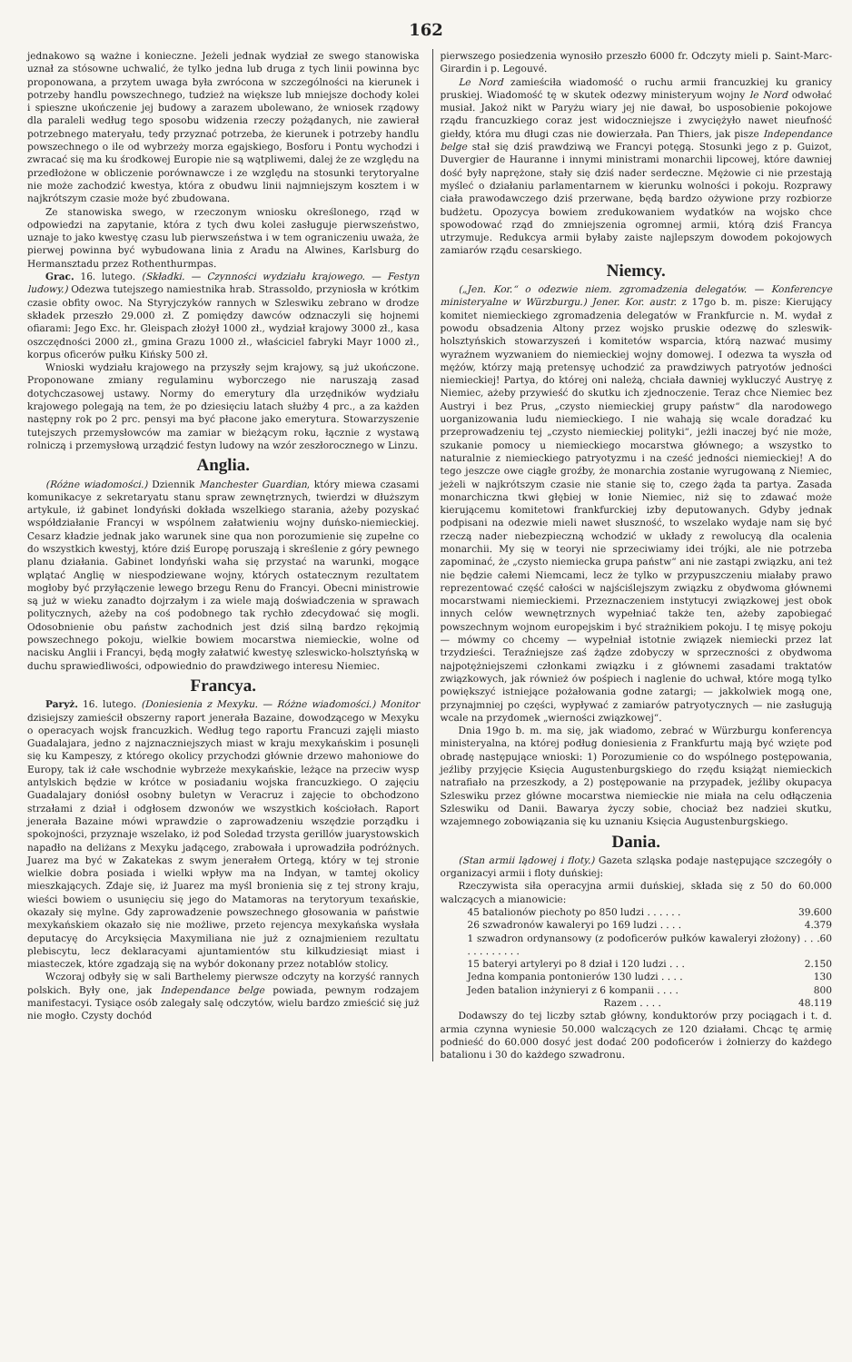162
jednakowo są ważne i konieczne. Jeżeli jednak wydział ze swego stanowiska uznał za stósowne uchwalić, że tylko jedna lub druga z tych linii powinna byc proponowana, a przytem uwaga była zwrócona w szczególności na kierunek i potrzeby handlu powszechnego, tudzież na większe lub mniejsze dochody kolei i spieszne ukończenie jej budowy a zarazem ubolewano, że wniosek rządowy dla paraleli według tego sposobu widzenia rzeczy pożądanych, nie zawierał potrzebnego materyału, tedy przyznać potrzeba, że kierunek i potrzeby handlu powszechnego o ile od wybrzeży morza egajskiego, Bosforu i Pontu wychodzi i zwracać się ma ku środkowej Europie nie są wątpliwemi, dalej że ze względu na przedłożone w obliczenie porównawcze i ze względu na stosunki terytoryalne nie może zachodzić kwestya, która z obudwu linii najmniejszym kosztem i w najkrótszym czasie może być zbudowana.
Ze stanowiska swego, w rzeczonym wniosku określonego, rząd w odpowiedzi na zapytanie, która z tych dwu kolei zasługuje pierwszeństwo, uznaje to jako kwestyę czasu lub pierwszeństwa i w tem ograniczeniu uważa, że pierwej powinna być wybudowana linia z Aradu na Alwines, Karlsburg do Hermansztadu przez Rothenthurmpas.
Grac. 16. lutego. (Składki. — Czynności wydziału krajowego. — Festyn ludowy.) Odezwa tutejszego namiestnika hrab. Strassoldo, przyniosła w krótkim czasie obfity owoc. Na Styryjczyków rannych w Szleswiku zebrano w drodze składek przeszło 29.000 zł. Z pomiędzy dawców odznaczyli się hojnemi ofiarami: Jego Exc. hr. Gleispach złożył 1000 zł., wydział krajowy 3000 zł., kasa oszczędności 2000 zł., gmina Grazu 1000 zł., właściciel fabryki Mayr 1000 zł., korpus oficerów pułku Kińsky 500 zł.
Wnioski wydziału krajowego na przyszły sejm krajowy, są już ukończone. Proponowane zmiany regulaminu wyborczego nie naruszają zasad dotychczasowej ustawy. Normy do emerytury dla urzędników wydziału krajowego polegają na tem, że po dziesięciu latach służby 4 prc., a za każden następny rok po 2 prc. pensyi ma być płacone jako emerytura. Stowarzyszenie tutejszych przemysłowców ma zamiar w bieżącym roku, łącznie z wystawą rolniczą i przemysłową urządzić festyn ludowy na wzór zeszłorocznego w Linzu.
Anglia.
(Różne wiadomości.) Dziennik Manchester Guardian, który miewa czasami komunikacye z sekretaryatu stanu spraw zewnętrznych, twierdzi w dłuższym artykule, iż gabinet londyński dokłada wszelkiego starania, ażeby pozyskać współdziałanie Francyi w wspólnem załatwieniu wojny duńsko-niemieckiej. Cesarz kładzie jednak jako warunek sine qua non porozumienie się zupełne co do wszystkich kwestyj, które dziś Europę poruszają i skreślenie z góry pewnego planu działania. Gabinet londyński waha się przystać na warunki, mogące wplątać Anglię w niespodziewane wojny, których ostatecznym rezultatem mogłoby być przyłączenie lewego brzegu Renu do Francyi. Obecni ministrowie są już w wieku zanadto dojrzałym i za wiele mają doświadczenia w sprawach politycznych, ażeby na coś podobnego tak rychło zdecydować się mogli. Odosobnienie obu państw zachodnich jest dziś silną bardzo rękojmią powszechnego pokoju, wielkie bowiem mocarstwa niemieckie, wolne od nacisku Anglii i Francyi, będą mogły załatwić kwestyę szleswicko-holsztyńską w duchu sprawiedliwości, odpowiednio do prawdziwego interesu Niemiec.
Francya.
Paryż. 16. lutego. (Doniesienia z Mexyku. — Różne wiadomości.) Monitor dzisiejszy zamieścił obszerny raport jenerała Bazaine, dowodzącego w Mexyku o operacyach wojsk francuzkich. Według tego raportu Francuzi zajęli miasto Guadalajara, jedno z najznaczniejszych miast w kraju mexykańskim i posunęli się ku Kampeszy, z którego okolicy przychodzi głównie drzewo mahoniowe do Europy, tak iż całe wschodnie wybrzeże mexykańskie, leżące na przeciw wysp antylskich będzie w krótce w posiadaniu wojska francuzkiego. O zajęciu Guadalajary doniósł osobny buletyn w Veracruz i zajęcie to obchodzono strzałami z dział i odgłosem dzwonów we wszystkich kościołach. Raport jenerała Bazaine mówi wprawdzie o zaprowadzeniu wszędzie porządku i spokojności, przyznaje wszelako, iż pod Soledad trzysta gerillów juarystowskich napadło na deliżans z Mexyku jadącego, zrabowała i uprowadziła podróżnych. Juarez ma być w Zakatekas z swym jenerałem Ortegą, który w tej stronie wielkie dobra posiada i wielki wpływ ma na Indyan, w tamtej okolicy mieszkających. Zdaje się, iż Juarez ma myśl bronienia się z tej strony kraju, wieści bowiem o usunięciu się jego do Matamoras na terytoryum texańskie, okazały się mylne. Gdy zaprowadzenie powszechnego głosowania w państwie mexykańskiem okazało się nie możliwe, przeto rejencya mexykańska wysłała deputacyę do Arcyksięcia Maxymiliana nie już z oznajmieniem rezultatu plebiscytu, lecz deklaracyami ajuntamientów stu kilkudziesiąt miast i miasteczek, które zgadzają się na wybór dokonany przez notablów stolicy.
Wczoraj odbyły się w sali Barthelemy pierwsze odczyty na korzyść rannych polskich. Były one, jak Independance belge powiada, pewnym rodzajem manifestacyi. Tysiące osób zalegały salę odczytów, wielu bardzo zmieścić się już nie mogło. Czysty dochód
pierwszego posiedzenia wynosiło przeszło 6000 fr. Odczyty mieli p. Saint-Marc-Girardin i p. Legouvé.
Le Nord zamieściła wiadomość o ruchu armii francuzkiej ku granicy pruskiej. Wiadomość tę w skutek odezwy ministeryum wojny le Nord odwołać musiał. Jakoż nikt w Paryżu wiary jej nie dawał, bo usposobienie pokojowe rządu francuzkiego coraz jest widoczniejsze i zwyciężyło nawet nieufność giełdy, która mu długi czas nie dowierzała. Pan Thiers, jak pisze Independance belge stał się dziś prawdziwą we Francyi potęgą. Stosunki jego z p. Guizot, Duvergier de Hauranne i innymi ministrami monarchii lipcowej, które dawniej dość były naprężone, stały się dziś nader serdeczne. Mężowie ci nie przestają myśleć o działaniu parlamentarnem w kierunku wolności i pokoju. Rozprawy ciała prawodawczego dziś przerwane, będą bardzo ożywione przy rozbiorze budżetu. Opozycya bowiem zredukowaniem wydatków na wojsko chce spowodować rząd do zmniejszenia ogromnej armii, którą dziś Francya utrzymuje. Redukcya armii byłaby zaiste najlepszym dowodem pokojowych zamiarów rządu cesarskiego.
Niemcy.
(„Jen. Kor.“ o odezwie niem. zgromadzenia delegatów. — Konferencye ministeryalne w Würzburgu.) Jener. Kor. austr. z 17go b. m. pisze: Kierujący komitet niemieckiego zgromadzenia delegatów w Frankfurcie n. M. wydał z powodu obsadzenia Altony przez wojsko pruskie odezwę do szleswik-holsztyńskich stowarzyszeń i komitetów wsparcia, którą nazwać musimy wyraźnem wyzwaniem do niemieckiej wojny domowej. I odezwa ta wyszła od mężów, którzy mają pretensyę uchodzić za prawdziwych patryotów jedności niemieckiej! Partya, do której oni należą, chciała dawniej wykluczyć Austryę z Niemiec, ażeby przywieść do skutku ich zjednoczenie. Teraz chce Niemiec bez Austryi i bez Prus, „czysto niemieckiej grupy państw“ dla narodowego uorganizowania ludu niemieckiego. I nie wahają się wcale doradzać ku przeprowadzeniu tej „czysto niemieckiej polityki“, jeżli inaczej być nie może, szukanie pomocy u niemieckiego mocarstwa głównego; a wszystko to naturalnie z niemieckiego patryotyzmu i na cześć jedności niemieckiej! A do tego jeszcze owe ciągłe groźby, że monarchia zostanie wyrugowaną z Niemiec, jeżeli w najkrótszym czasie nie stanie się to, czego żąda ta partya. Zasada monarchiczna tkwi głębiej w łonie Niemiec, niż się to zdawać może kierującemu komitetowi frankfurckiej izby deputowanych. Gdyby jednak podpisani na odezwie mieli nawet słuszność, to wszelako wydaje nam się być rzeczą nader niebezpieczną wchodzić w układy z rewolucyą dla ocalenia monarchii. My się w teoryi nie sprzeciwiamy idei trójki, ale nie potrzeba zapominać, że „czysto niemiecka grupa państw“ ani nie zastąpi związku, ani też nie będzie całemi Niemcami, lecz że tylko w przypuszczeniu miałaby prawo reprezentować część całości w najściślejszym związku z obydwoma głównemi mocarstwami niemieckiemi. Przeznaczeniem instytucyi związkowej jest obok innych celów wewnętrznych wypełniać także ten, ażeby zapobiegać powszechnym wojnom europejskim i być strażnikiem pokoju. I tę misyę pokoju — mówmy co chcemy — wypełniał istotnie związek niemiecki przez lat trzydzieści. Teraźniejsze zaś żądze zdobyczy w sprzeczności z obydwoma najpotężniejszemi członkami związku i z głównemi zasadami traktatów związkowych, jak również ów pośpiech i naglenie do uchwał, które mogą tylko powiększyć istniejące pożałowania godne zatargi; — jakkolwiek mogą one, przynajmniej po części, wypływać z zamiarów patryotycznych — nie zasługują wcale na przydomek „wierności związkowej“.
Dnia 19go b. m. ma się, jak wiadomo, zebrać w Würzburgu konferencya ministeryalna, na której podług doniesienia z Frankfurtu mają być wzięte pod obradę następujące wnioski: 1) Porozumienie co do wspólnego postępowania, jeźliby przyjęcie Księcia Augustenburgskiego do rzędu książąt niemieckich natrafiało na przeszkody, a 2) postępowanie na przypadek, jeźliby okupacya Szleswiku przez główne mocarstwa niemieckie nie miała na celu odłączenia Szleswiku od Danii. Bawarya życzy sobie, chociaż bez nadziei skutku, wzajemnego zobowiązania się ku uznaniu Księcia Augustenburgskiego.
Dania.
(Stan armii lądowej i floty.) Gazeta szląska podaje następujące szczegóły o organizacyi armii i floty duńskiej:
Rzeczywista siła operacyjna armii duńskiej, składa się z 50 do 60.000 walczących a mianowicie:
45 batalionów piechoty po 850 ludzi . . . . . . 39.600
26 szwadronów kawaleryi po 169 ludzi . . . . 4.379
1 szwadron ordynansowy (z podoficerów pułków kawaleryi złożony) . . . . . . . . . . . . 60
15 bateryi artyleryi po 8 dział i 120 ludzi . . . 2.150
Jedna kompania pontonierów 130 ludzi . . . . 130
Jeden batalion inżynieryi z 6 kompanii . . . . 800
Razem . . . . 48.119
Dodawszy do tej liczby sztab główny, konduktorów przy pociągach i t. d. armia czynna wyniesie 50.000 walczących ze 120 działami. Chcąc tę armię podnieść do 60.000 dosyć jest dodać 200 podoficerów i żołnierzy do każdego batalionu i 30 do każdego szwadronu.